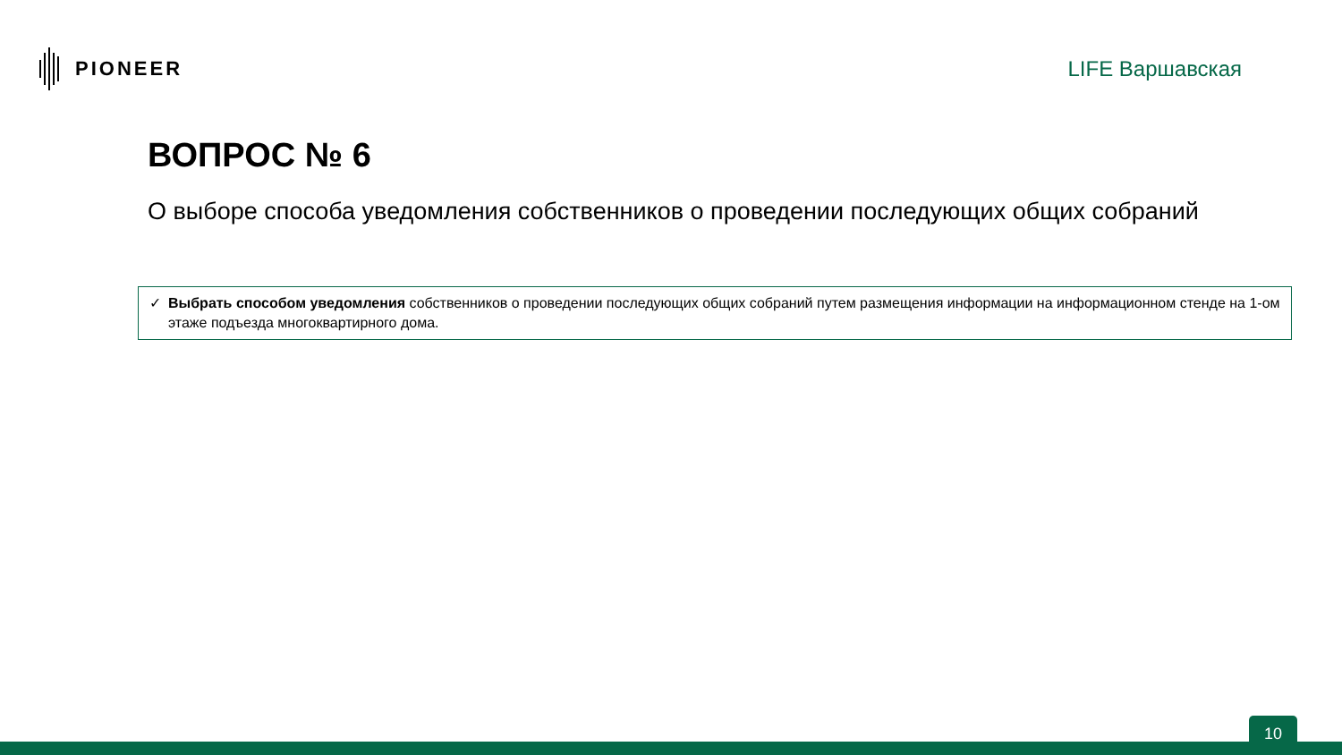PIONEER LIFE Варшавская
ВОПРОС № 6
О выборе способа уведомления собственников о проведении последующих общих собраний
✓ Выбрать способом уведомления собственников о проведении последующих общих собраний путем размещения информации на информационном стенде на 1-ом этаже подъезда многоквартирного дома.
10